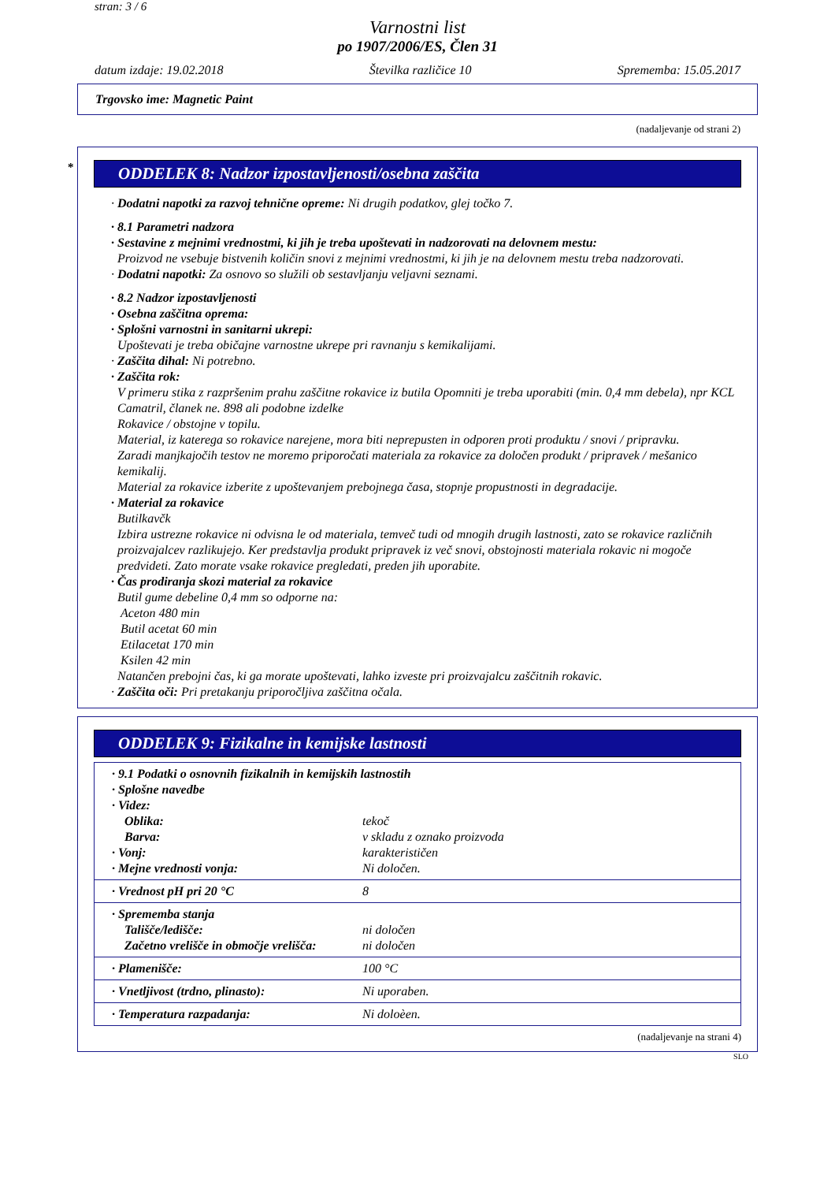stran: 3 / 6
Varnostni list
po 1907/2006/ES, Člen 31
datum izdaje: 19.02.2018 Številka različice 10 Sprememba: 15.05.2017
Trgovsko ime: Magnetic Paint
(nadaljevanje od strani 2)
* ODDELEK 8: Nadzor izpostavljenosti/osebna zaščita
· Dodatni napotki za razvoj tehnične opreme: Ni drugih podatkov, glej točko 7.
· 8.1 Parametri nadzora
· Sestavine z mejnimi vrednostmi, ki jih je treba upoštevati in nadzorovati na delovnem mestu:
Proizvod ne vsebuje bistvenih količin snovi z mejnimi vrednostmi, ki jih je na delovnem mestu treba nadzorovati.
· Dodatni napotki: Za osnovo so služili ob sestavljanju veljavni seznami.
· 8.2 Nadzor izpostavljenosti
· Osebna zaščitna oprema:
· Splošni varnostni in sanitarni ukrepi:
Upoštevati je treba običajne varnostne ukrepe pri ravnanju s kemikalijami.
· Zaščita dihal: Ni potrebno.
· Zaščita rok:
V primeru stika z razpršenim prahu zaščitne rokavice iz butila Opomniti je treba uporabiti (min. 0,4 mm debela), npr KCL Camatril, članek ne. 898 ali podobne izdelke
Rokavice / obstojne v topilu.
Material, iz katerega so rokavice narejene, mora biti neprepusten in odporen proti produktu / snovi / pripravku.
Zaradi manjkajočih testov ne moremo priporočati materiala za rokavice za določen produkt / pripravek / mešanico kemikalij.
Material za rokavice izberite z upoštevanjem prebojnega časa, stopnje propustnosti in degradacije.
· Material za rokavice
Butilkavčk
Izbira ustrezne rokavice ni odvisna le od materiala, temveč tudi od mnogih drugih lastnosti, zato se rokavice različnih proizvajalcev razlikujejo. Ker predstavlja produkt pripravek iz več snovi, obstojnosti materiala rokavic ni mogoče predvideti. Zato morate vsake rokavice pregledati, preden jih uporabite.
· Čas prodiranja skozi material za rokavice
Butil gume debeline 0,4 mm so odporne na:
Aceton 480 min
Butil acetat 60 min
Etilacetat 170 min
Ksilen 42 min
Natančen prebojni čas, ki ga morate upoštevati, lahko izveste pri proizvajalcu zaščitnih rokavic.
· Zaščita oči: Pri pretakanju priporočljiva zaščitna očala.
ODDELEK 9: Fizikalne in kemijske lastnosti
| · 9.1 Podatki o osnovnih fizikalnih in kemijskih lastnostih | |
| · Splošne navedbe | |
| · Videz: | |
| Oblika: | tekoč |
| Barva: | v skladu z oznako proizvoda |
| · Vonj: | karakterističen |
| · Mejne vrednosti vonja: | Ni določen. |
| · Vrednost pH pri 20 °C | 8 |
| · Sprememba stanja | |
| Tališče/ledišče: | ni določen |
| Začetno vrelišče in območje vrelišča: | ni določen |
| · Plamenišče: | 100 °C |
| · Vnetljivost (trdno, plinasto): | Ni uporaben. |
| · Temperatura razpadanja: | Ni doloèen. |
(nadaljevanje na strani 4)
SLO